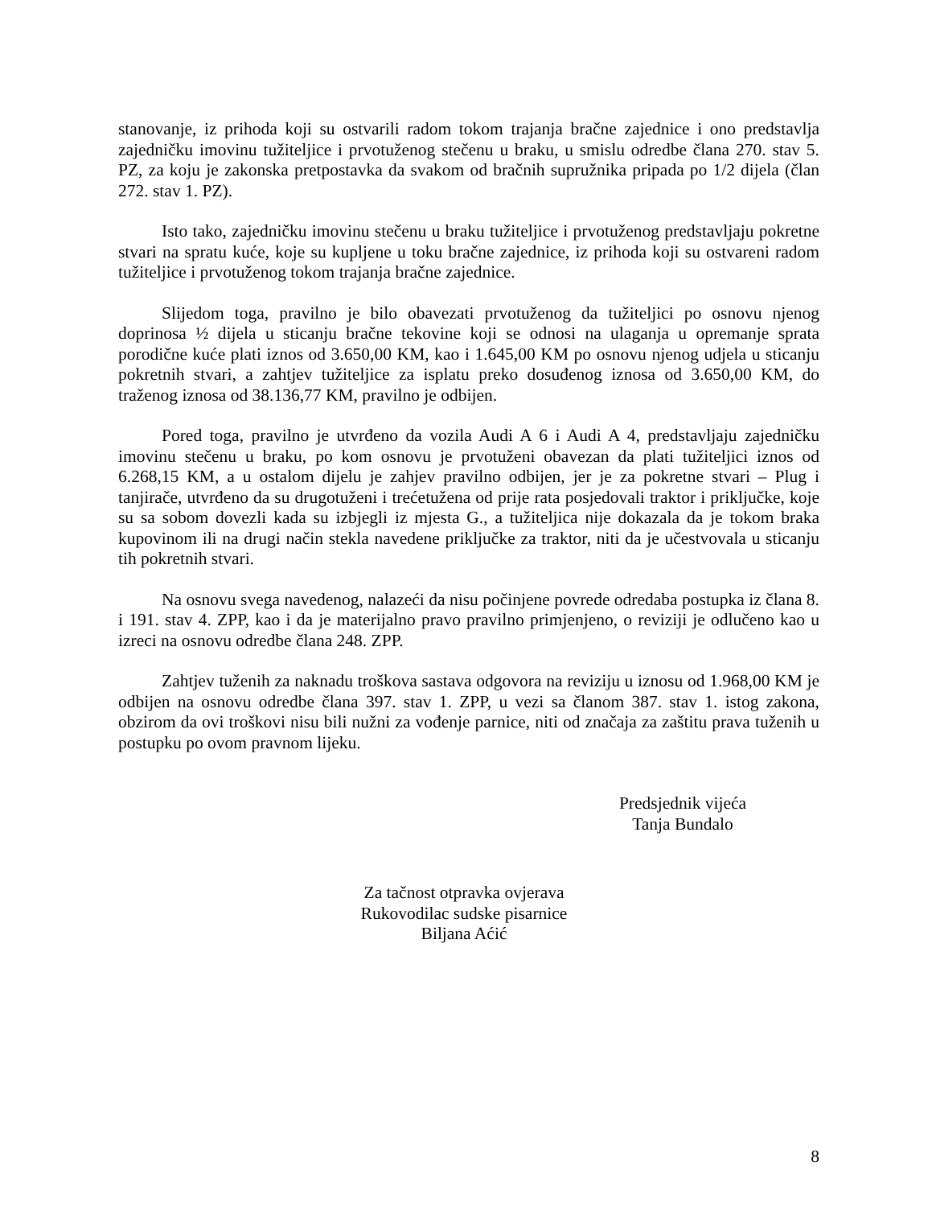stanovanje, iz prihoda koji su ostvarili radom tokom trajanja bračne zajednice i ono predstavlja zajedničku imovinu tužiteljice i prvotuženog stečenu u braku, u smislu odredbe člana 270. stav 5. PZ, za koju je zakonska pretpostavka da svakom od bračnih supružnika pripada po 1/2 dijela (član 272. stav 1. PZ).
Isto tako, zajedničku imovinu stečenu u braku tužiteljice i prvotuženog predstavljaju pokretne stvari na spratu kuće, koje su kupljene u toku bračne zajednice, iz prihoda koji su ostvareni radom tužiteljice i prvotuženog tokom trajanja bračne zajednice.
Slijedom toga, pravilno je bilo obavezati prvotuženog da tužiteljici po osnovu njenog doprinosa ½ dijela u sticanju bračne tekovine koji se odnosi na ulaganja u opremanje sprata porodične kuće plati iznos od 3.650,00 KM, kao i 1.645,00 KM po osnovu njenog udjela u sticanju pokretnih stvari, a zahtjev tužiteljice za isplatu preko dosuđenog iznosa od 3.650,00 KM, do traženog iznosa od 38.136,77 KM, pravilno je odbijen.
Pored toga, pravilno je utvrđeno da vozila Audi A 6 i Audi A 4, predstavljaju zajedničku imovinu stečenu u braku, po kom osnovu je prvotuženi obavezan da plati tužiteljici iznos od 6.268,15 KM, a u ostalom dijelu je zahjev pravilno odbijen, jer je za pokretne stvari – Plug i tanjirače, utvrđeno da su drugotuženi i trećetužena od prije rata posjedovali traktor i priključke, koje su sa sobom dovezli kada su izbjegli iz mjesta G., a tužiteljica nije dokazala da je tokom braka kupovinom ili na drugi način stekla navedene priključke za traktor, niti da je učestvovala u sticanju tih pokretnih stvari.
Na osnovu svega navedenog, nalazeći da nisu počinjene povrede odredaba postupka iz člana 8. i 191. stav 4. ZPP, kao i da je materijalno pravo pravilno primjenjeno, o reviziji je odlučeno kao u izreci na osnovu odredbe člana 248. ZPP.
Zahtjev tuženih za naknadu troškova sastava odgovora na reviziju u iznosu od 1.968,00 KM je odbijen na osnovu odredbe člana 397. stav 1. ZPP, u vezi sa članom 387. stav 1. istog zakona, obzirom da ovi troškovi nisu bili nužni za vođenje parnice, niti od značaja za zaštitu prava tuženih u postupku po ovom pravnom lijeku.
Predsjednik vijeća
Tanja Bundalo
Za tačnost otpravka ovjerava
Rukovodilac sudske pisarnice
Biljana Aćić
8